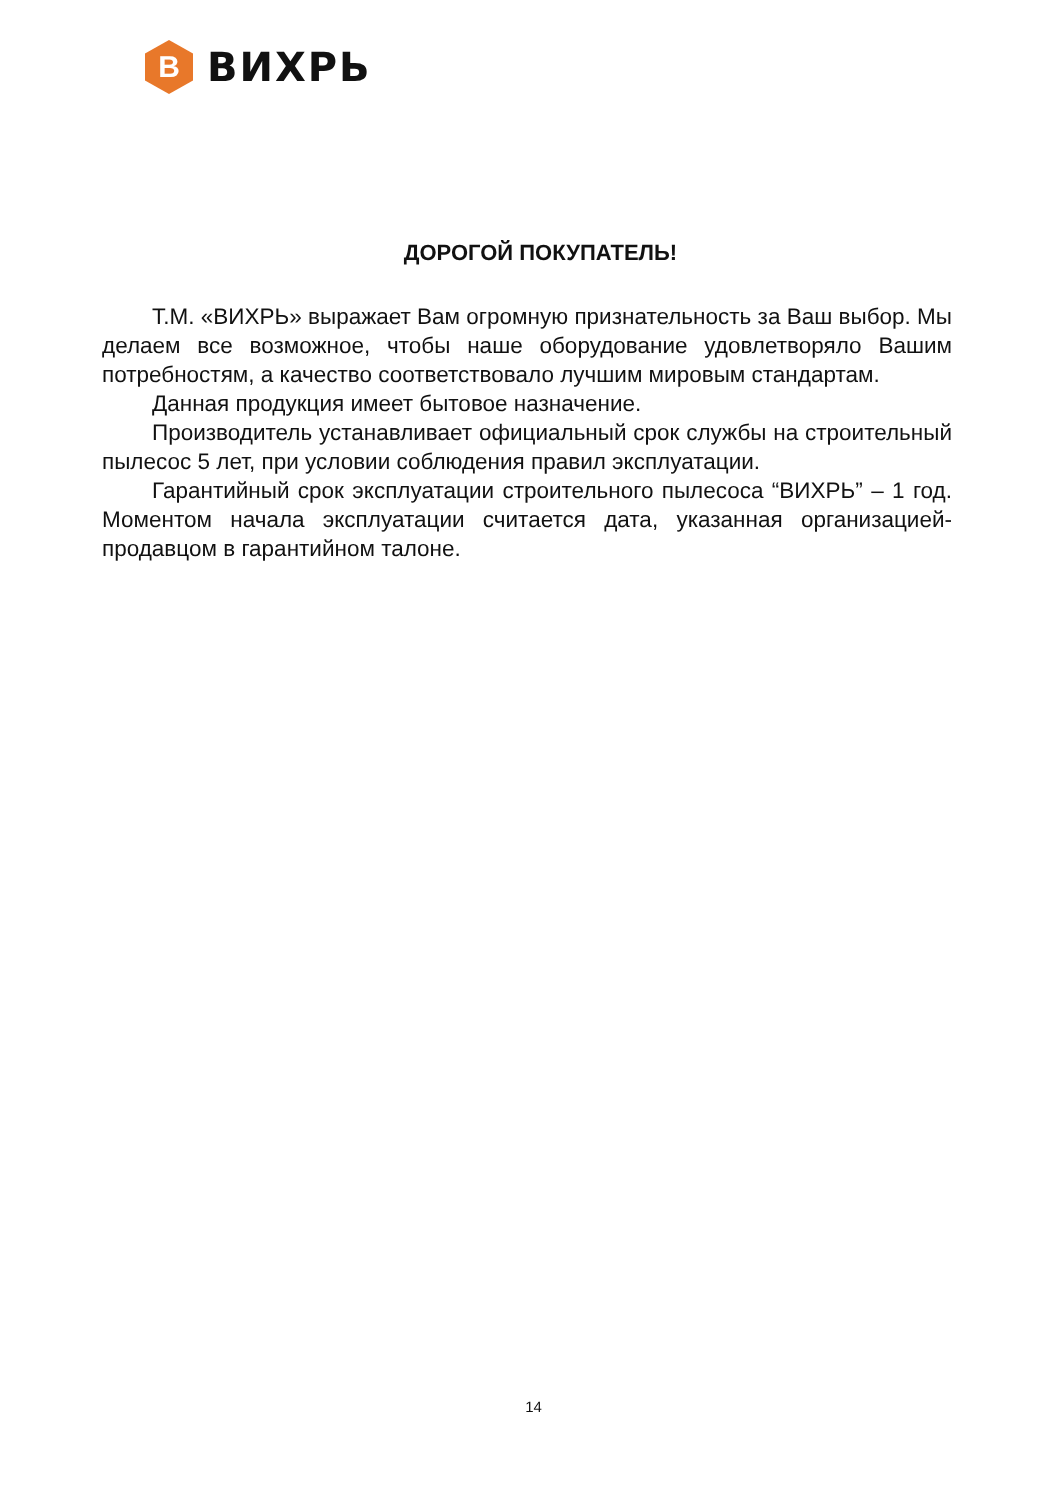В
ВИХРЬ
ДОРОГОЙ ПОКУПАТЕЛЬ!
Т.М. «ВИХРЬ» выражает Вам огромную признательность за Ваш выбор. Мы делаем все возможное, чтобы наше оборудование удовлетворяло Вашим потребностям, а качество соответствовало лучшим мировым стандартам.
Данная продукция имеет бытовое назначение.
Производитель устанавливает официальный срок службы на строительный пылесос 5 лет, при условии соблюдения правил эксплуатации.
Гарантийный срок эксплуатации строительного пылесоса “ВИХРЬ” – 1 год. Моментом начала эксплуатации считается дата, указанная организацией-продавцом в гарантийном талоне.
14